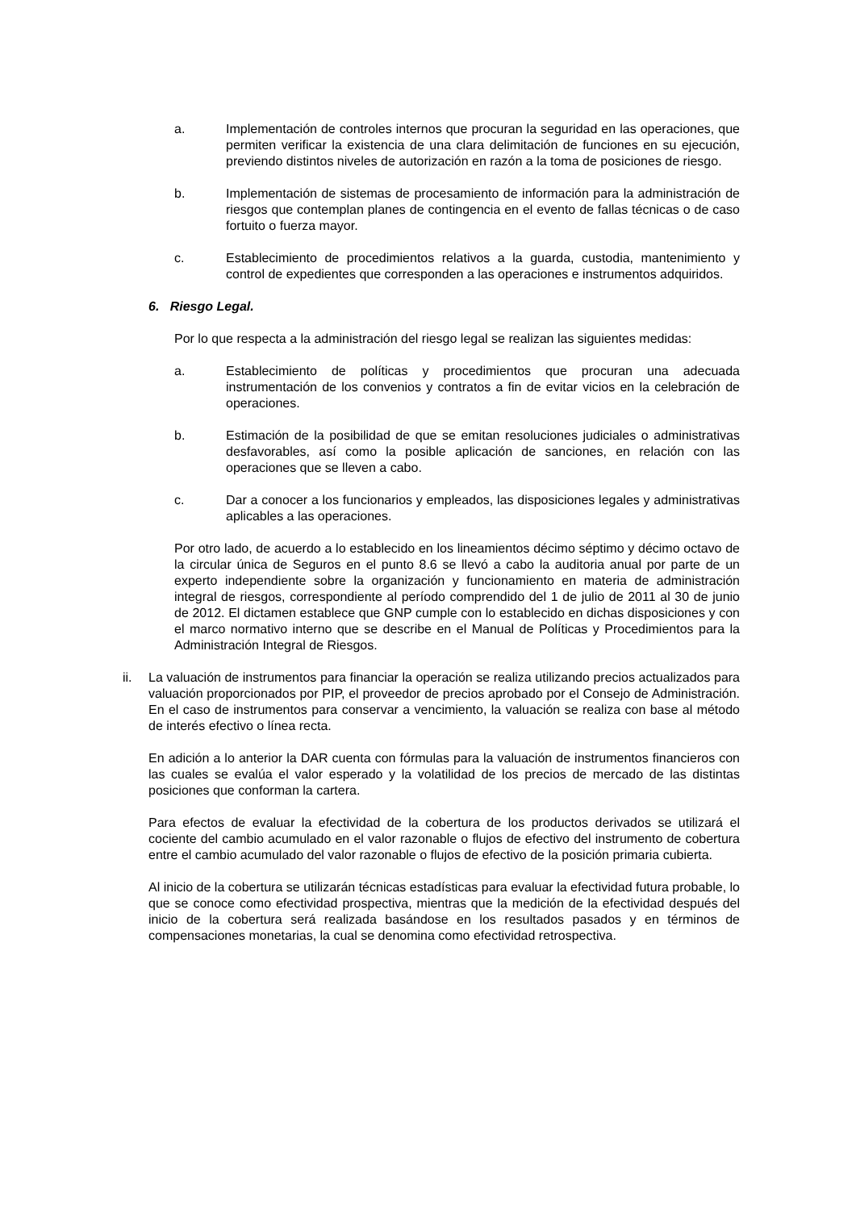a. Implementación de controles internos que procuran la seguridad en las operaciones, que permiten verificar la existencia de una clara delimitación de funciones en su ejecución, previendo distintos niveles de autorización en razón a la toma de posiciones de riesgo.
b. Implementación de sistemas de procesamiento de información para la administración de riesgos que contemplan planes de contingencia en el evento de fallas técnicas o de caso fortuito o fuerza mayor.
c. Establecimiento de procedimientos relativos a la guarda, custodia, mantenimiento y control de expedientes que corresponden a las operaciones e instrumentos adquiridos.
6. Riesgo Legal.
Por lo que respecta a la administración del riesgo legal se realizan las siguientes medidas:
a. Establecimiento de políticas y procedimientos que procuran una adecuada instrumentación de los convenios y contratos a fin de evitar vicios en la celebración de operaciones.
b. Estimación de la posibilidad de que se emitan resoluciones judiciales o administrativas desfavorables, así como la posible aplicación de sanciones, en relación con las operaciones que se lleven a cabo.
c. Dar a conocer a los funcionarios y empleados, las disposiciones legales y administrativas aplicables a las operaciones.
Por otro lado, de acuerdo a lo establecido en los lineamientos décimo séptimo y décimo octavo de la circular única de Seguros en el punto 8.6 se llevó a cabo la auditoria anual por parte de un experto independiente sobre la organización y funcionamiento en materia de administración integral de riesgos, correspondiente al período comprendido del 1 de julio de 2011 al 30 de junio de 2012. El dictamen establece que GNP cumple con lo establecido en dichas disposiciones y con el marco normativo interno que se describe en el Manual de Políticas y Procedimientos para la Administración Integral de Riesgos.
ii. La valuación de instrumentos para financiar la operación se realiza utilizando precios actualizados para valuación proporcionados por PIP, el proveedor de precios aprobado por el Consejo de Administración. En el caso de instrumentos para conservar a vencimiento, la valuación se realiza con base al método de interés efectivo o línea recta.
En adición a lo anterior la DAR cuenta con fórmulas para la valuación de instrumentos financieros con las cuales se evalúa el valor esperado y la volatilidad de los precios de mercado de las distintas posiciones que conforman la cartera.
Para efectos de evaluar la efectividad de la cobertura de los productos derivados se utilizará el cociente del cambio acumulado en el valor razonable o flujos de efectivo del instrumento de cobertura entre el cambio acumulado del valor razonable o flujos de efectivo de la posición primaria cubierta.
Al inicio de la cobertura se utilizarán técnicas estadísticas para evaluar la efectividad futura probable, lo que se conoce como efectividad prospectiva, mientras que la medición de la efectividad después del inicio de la cobertura será realizada basándose en los resultados pasados y en términos de compensaciones monetarias, la cual se denomina como efectividad retrospectiva.